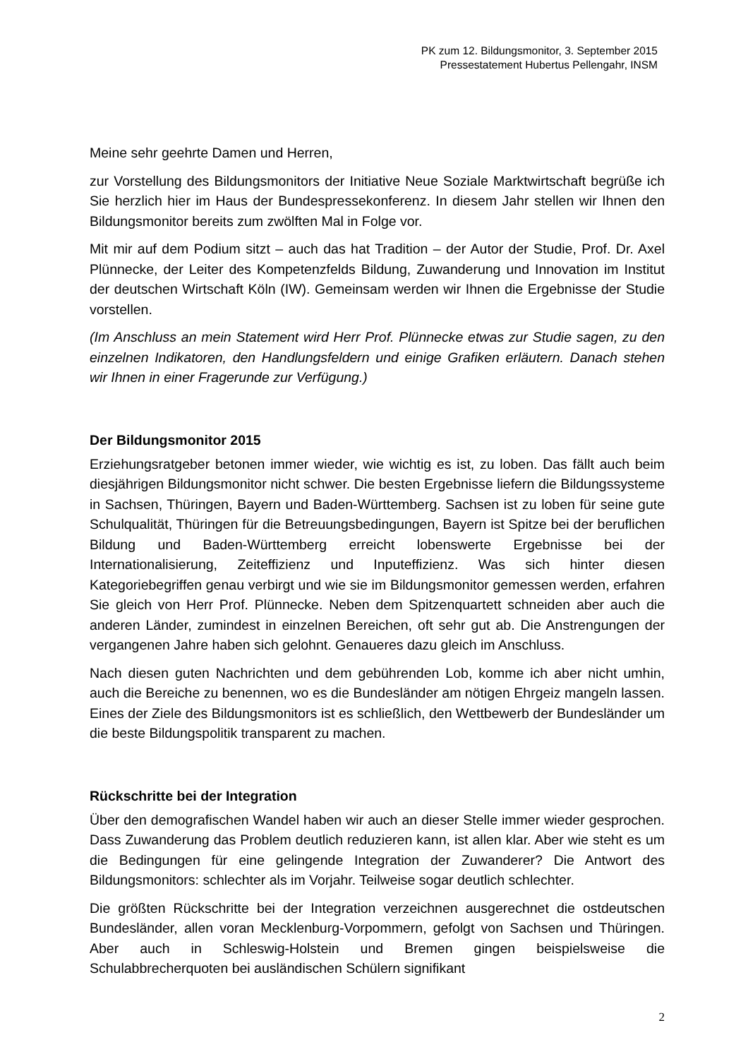PK zum 12. Bildungsmonitor, 3. September 2015
Pressestatement Hubertus Pellengahr, INSM
Meine sehr geehrte Damen und Herren,
zur Vorstellung des Bildungsmonitors der Initiative Neue Soziale Marktwirtschaft begrüße ich Sie herzlich hier im Haus der Bundespressekonferenz. In diesem Jahr stellen wir Ihnen den Bildungsmonitor bereits zum zwölften Mal in Folge vor.
Mit mir auf dem Podium sitzt – auch das hat Tradition – der Autor der Studie, Prof. Dr. Axel Plünnecke, der Leiter des Kompetenzfelds Bildung, Zuwanderung und Innovation im Institut der deutschen Wirtschaft Köln (IW). Gemeinsam werden wir Ihnen die Ergebnisse der Studie vorstellen.
(Im Anschluss an mein Statement wird Herr Prof. Plünnecke etwas zur Studie sagen, zu den einzelnen Indikatoren, den Handlungsfeldern und einige Grafiken erläutern. Danach stehen wir Ihnen in einer Fragerunde zur Verfügung.)
Der Bildungsmonitor 2015
Erziehungsratgeber betonen immer wieder, wie wichtig es ist, zu loben. Das fällt auch beim diesjährigen Bildungsmonitor nicht schwer. Die besten Ergebnisse liefern die Bildungssysteme in Sachsen, Thüringen, Bayern und Baden-Württemberg. Sachsen ist zu loben für seine gute Schulqualität, Thüringen für die Betreuungsbedingungen, Bayern ist Spitze bei der beruflichen Bildung und Baden-Württemberg erreicht lobenswerte Ergebnisse bei der Internationalisierung, Zeiteffizienz und Inputeffizienz. Was sich hinter diesen Kategoriebegriffen genau verbirgt und wie sie im Bildungsmonitor gemessen werden, erfahren Sie gleich von Herr Prof. Plünnecke. Neben dem Spitzenquartett schneiden aber auch die anderen Länder, zumindest in einzelnen Bereichen, oft sehr gut ab. Die Anstrengungen der vergangenen Jahre haben sich gelohnt. Genaueres dazu gleich im Anschluss.
Nach diesen guten Nachrichten und dem gebührenden Lob, komme ich aber nicht umhin, auch die Bereiche zu benennen, wo es die Bundesländer am nötigen Ehrgeiz mangeln lassen. Eines der Ziele des Bildungsmonitors ist es schließlich, den Wettbewerb der Bundesländer um die beste Bildungspolitik transparent zu machen.
Rückschritte bei der Integration
Über den demografischen Wandel haben wir auch an dieser Stelle immer wieder gesprochen. Dass Zuwanderung das Problem deutlich reduzieren kann, ist allen klar. Aber wie steht es um die Bedingungen für eine gelingende Integration der Zuwanderer? Die Antwort des Bildungsmonitors: schlechter als im Vorjahr. Teilweise sogar deutlich schlechter.
Die größten Rückschritte bei der Integration verzeichnen ausgerechnet die ostdeutschen Bundesländer, allen voran Mecklenburg-Vorpommern, gefolgt von Sachsen und Thüringen. Aber auch in Schleswig-Holstein und Bremen gingen beispielsweise die Schulabbrecherquoten bei ausländischen Schülern signifikant
2